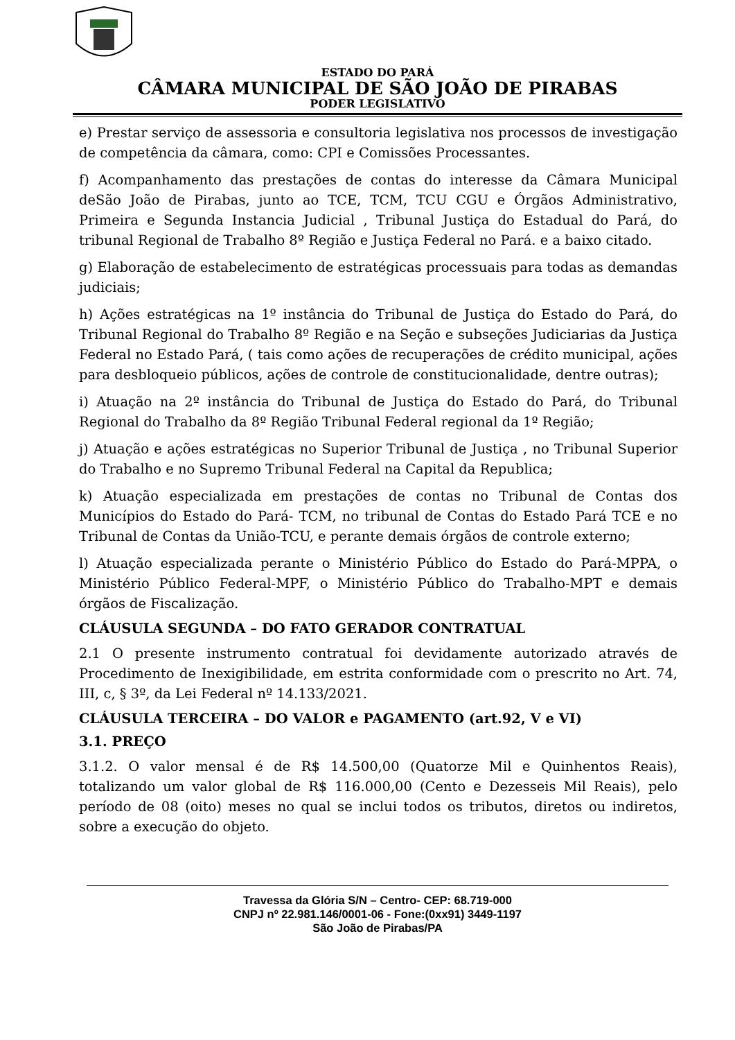ESTADO DO PARÁ
CÂMARA MUNICIPAL DE SÃO JOÃO DE PIRABAS
PODER LEGISLATIVO
e) Prestar serviço de assessoria e consultoria legislativa nos processos de investigação de competência da câmara, como: CPI e Comissões Processantes.
f) Acompanhamento das prestações de contas do interesse da Câmara Municipal deSão João de Pirabas, junto ao TCE, TCM, TCU CGU e Órgãos Administrativo, Primeira e Segunda Instancia Judicial , Tribunal Justiça do Estadual do Pará, do tribunal Regional de Trabalho 8º Região e Justiça Federal no Pará. e a baixo citado.
g) Elaboração de estabelecimento de estratégicas processuais para todas as demandas judiciais;
h) Ações estratégicas na 1º instância do Tribunal de Justiça do Estado do Pará, do Tribunal Regional do Trabalho 8º Região e na Seção e subseções Judiciarias da Justiça Federal no Estado Pará, ( tais como ações de recuperações de crédito municipal, ações para desbloqueio públicos, ações de controle de constitucionalidade, dentre outras);
i) Atuação na 2º instância do Tribunal de Justiça do Estado do Pará, do Tribunal Regional do Trabalho da 8º Região Tribunal Federal regional da 1º Região;
j) Atuação e ações estratégicas no Superior Tribunal de Justiça , no Tribunal Superior do Trabalho e no Supremo Tribunal Federal na Capital da Republica;
k) Atuação especializada em prestações de contas no Tribunal de Contas dos Municípios do Estado do Pará- TCM, no tribunal de Contas do Estado Pará TCE e no Tribunal de Contas da União-TCU, e perante demais órgãos de controle externo;
l) Atuação especializada perante o Ministério Público do Estado do Pará-MPPA, o Ministério Público Federal-MPF, o Ministério Público do Trabalho-MPT e demais órgãos de Fiscalização.
CLÁUSULA SEGUNDA – DO FATO GERADOR CONTRATUAL
2.1 O presente instrumento contratual foi devidamente autorizado através de Procedimento de Inexigibilidade, em estrita conformidade com o prescrito no Art. 74, III, c, § 3º, da Lei Federal nº 14.133/2021.
CLÁUSULA TERCEIRA – DO VALOR e PAGAMENTO (art.92, V e VI)
3.1. PREÇO
3.1.2. O valor mensal é de R$ 14.500,00 (Quatorze Mil e Quinhentos Reais), totalizando um valor global de R$ 116.000,00 (Cento e Dezesseis Mil Reais), pelo período de 08 (oito) meses no qual se inclui todos os tributos, diretos ou indiretos, sobre a execução do objeto.
Travessa da Glória S/N – Centro- CEP: 68.719-000
CNPJ nº 22.981.146/0001-06 - Fone:(0xx91) 3449-1197
São João de Pirabas/PA